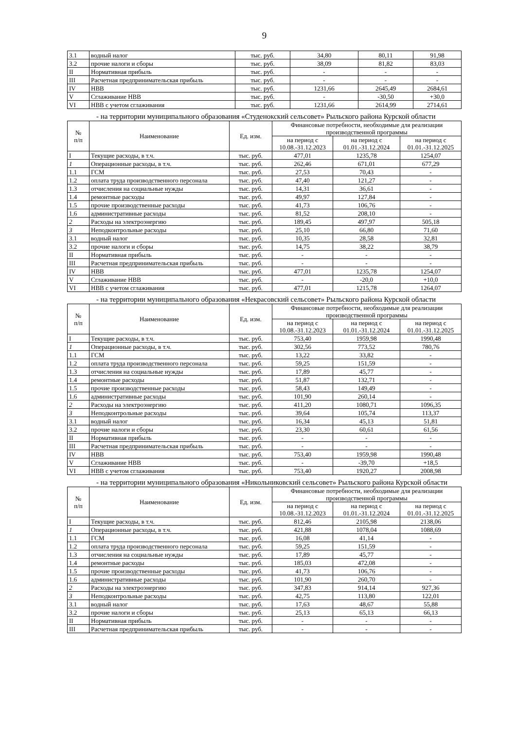9
| 3.1 | водный налог | тыс. руб. | 34,80 | 80,11 | 91,98 |
| 3.2 | прочие налоги и сборы | тыс. руб. | 38,09 | 81,82 | 83,03 |
| II | Нормативная прибыль | тыс. руб. | - | - | - |
| III | Расчетная предпринимательская прибыль | тыс. руб. | - | - | - |
| IV | НВВ | тыс. руб. | 1231,66 | 2645,49 | 2684,61 |
| V | Сглаживание НВВ | тыс. руб. | - | -30,50 | +30,0 |
| VI | НВВ с учетом сглаживания | тыс. руб. | 1231,66 | 2614,99 | 2714,61 |
- на территории муниципального образования «Студенокский сельсовет» Рыльского района Курской области
| № п/п | Наименование | Ед. изм. | Финансовые потребности, необходимые для реализации производственной программы | | |
| --- | --- | --- | --- | --- | --- |
| | | | на период с 10.08.-31.12.2023 | на период с 01.01.-31.12.2024 | на период с 01.01.-31.12.2025 |
| I | Текущие расходы, в т.ч. | тыс. руб. | 477,01 | 1235,78 | 1254,07 |
| 1 | Операционные расходы, в т.ч. | тыс. руб. | 262,46 | 671,01 | 677,29 |
| 1.1 | ГСМ | тыс. руб. | 27,53 | 70,43 | - |
| 1.2 | оплата труда производственного персонала | тыс. руб. | 47,40 | 121,27 | - |
| 1.3 | отчисления на социальные нужды | тыс. руб. | 14,31 | 36,61 | - |
| 1.4 | ремонтные расходы | тыс. руб. | 49,97 | 127,84 | - |
| 1.5 | прочие производственные расходы | тыс. руб. | 41,73 | 106,76 | - |
| 1.6 | административные расходы | тыс. руб. | 81,52 | 208,10 | - |
| 2 | Расходы на электроэнергию | тыс. руб. | 189,45 | 497,97 | 505,18 |
| 3 | Неподконтрольные расходы | тыс. руб. | 25,10 | 66,80 | 71,60 |
| 3.1 | водный налог | тыс. руб. | 10,35 | 28,58 | 32,81 |
| 3.2 | прочие налоги и сборы | тыс. руб. | 14,75 | 38,22 | 38,79 |
| II | Нормативная прибыль | тыс. руб. | - | - | - |
| III | Расчетная предпринимательская прибыль | тыс. руб. | - | - | - |
| IV | НВВ | тыс. руб. | 477,01 | 1235,78 | 1254,07 |
| V | Сглаживание НВВ | тыс. руб. | - | -20,0 | +10,0 |
| VI | НВВ с учетом сглаживания | тыс. руб. | 477,01 | 1215,78 | 1264,07 |
- на территории муниципального образования «Некрасовский сельсовет» Рыльского района Курской области
| № п/п | Наименование | Ед. изм. | Финансовые потребности, необходимые для реализации производственной программы | | |
| --- | --- | --- | --- | --- | --- |
| | | | на период с 10.08.-31.12.2023 | на период с 01.01.-31.12.2024 | на период с 01.01.-31.12.2025 |
| I | Текущие расходы, в т.ч. | тыс. руб. | 753,40 | 1959,98 | 1990,48 |
| 1 | Операционные расходы, в т.ч. | тыс. руб. | 302,56 | 773,52 | 780,76 |
| 1.1 | ГСМ | тыс. руб. | 13,22 | 33,82 | - |
| 1.2 | оплата труда производственного персонала | тыс. руб. | 59,25 | 151,59 | - |
| 1.3 | отчисления на социальные нужды | тыс. руб. | 17,89 | 45,77 | - |
| 1.4 | ремонтные расходы | тыс. руб. | 51,87 | 132,71 | - |
| 1.5 | прочие производственные расходы | тыс. руб. | 58,43 | 149,49 | - |
| 1.6 | административные расходы | тыс. руб. | 101,90 | 260,14 | - |
| 2 | Расходы на электроэнергию | тыс. руб. | 411,20 | 1080,71 | 1096,35 |
| 3 | Неподконтрольные расходы | тыс. руб. | 39,64 | 105,74 | 113,37 |
| 3.1 | водный налог | тыс. руб. | 16,34 | 45,13 | 51,81 |
| 3.2 | прочие налоги и сборы | тыс. руб. | 23,30 | 60,61 | 61,56 |
| II | Нормативная прибыль | тыс. руб. | - | - | - |
| III | Расчетная предпринимательская прибыль | тыс. руб. | - | - | - |
| IV | НВВ | тыс. руб. | 753,40 | 1959,98 | 1990,48 |
| V | Сглаживание НВВ | тыс. руб. | - | -39,70 | +18,5 |
| VI | НВВ с учетом сглаживания | тыс. руб. | 753,40 | 1920,27 | 2008,98 |
- на территории муниципального образования «Никольниковский сельсовет» Рыльского района Курской области
| № п/п | Наименование | Ед. изм. | Финансовые потребности, необходимые для реализации производственной программы | | |
| --- | --- | --- | --- | --- | --- |
| | | | на период с 10.08.-31.12.2023 | на период с 01.01.-31.12.2024 | на период с 01.01.-31.12.2025 |
| I | Текущие расходы, в т.ч. | тыс. руб. | 812,46 | 2105,98 | 2138,06 |
| 1 | Операционные расходы, в т.ч. | тыс. руб. | 421,88 | 1078,04 | 1088,69 |
| 1.1 | ГСМ | тыс. руб. | 16,08 | 41,14 | - |
| 1.2 | оплата труда производственного персонала | тыс. руб. | 59,25 | 151,59 | - |
| 1.3 | отчисления на социальные нужды | тыс. руб. | 17,89 | 45,77 | - |
| 1.4 | ремонтные расходы | тыс. руб. | 185,03 | 472,08 | - |
| 1.5 | прочие производственные расходы | тыс. руб. | 41,73 | 106,76 | - |
| 1.6 | административные расходы | тыс. руб. | 101,90 | 260,70 | - |
| 2 | Расходы на электроэнергию | тыс. руб. | 347,83 | 914,14 | 927,36 |
| 3 | Неподконтрольные расходы | тыс. руб. | 42,75 | 113,80 | 122,01 |
| 3.1 | водный налог | тыс. руб. | 17,63 | 48,67 | 55,88 |
| 3.2 | прочие налоги и сборы | тыс. руб. | 25,13 | 65,13 | 66,13 |
| II | Нормативная прибыль | тыс. руб. | - | - | - |
| III | Расчетная предпринимательская прибыль | тыс. руб. | - | - | - |